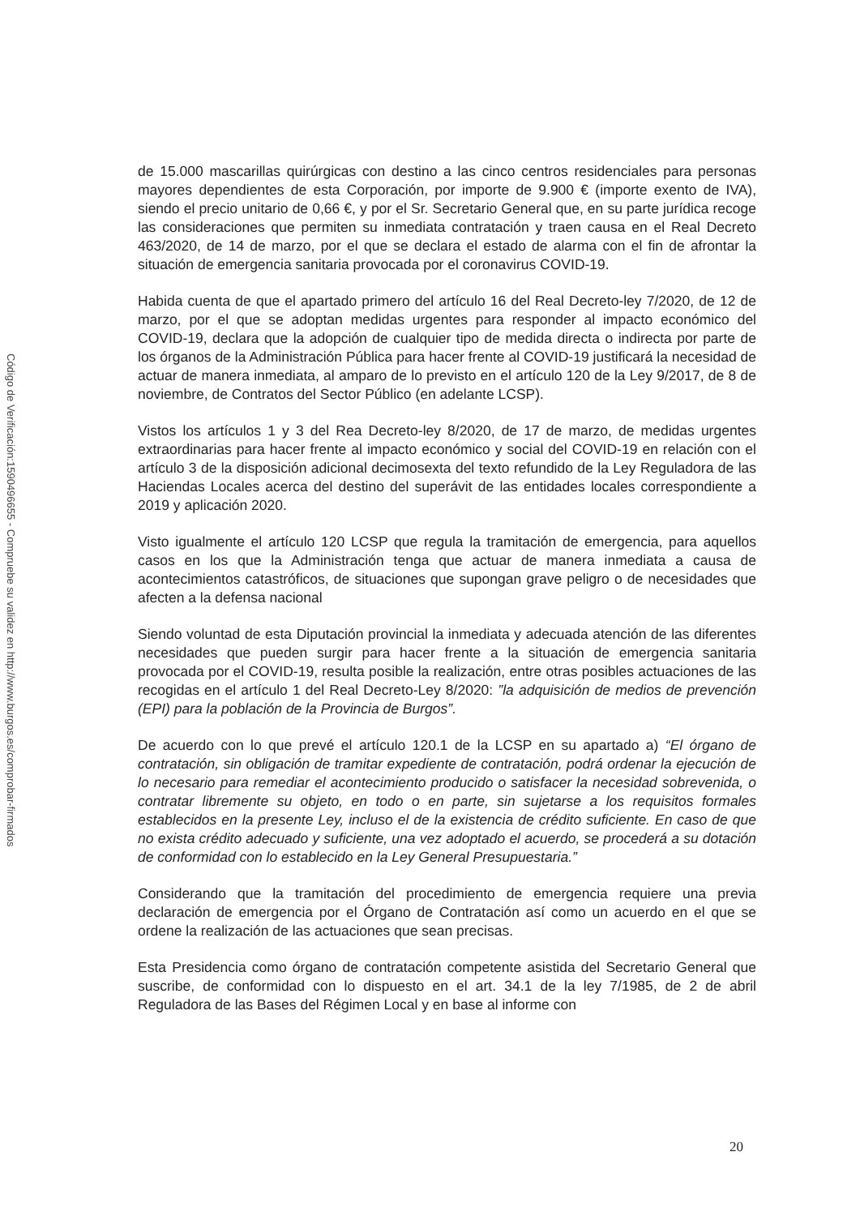Código de Verificación:1590496655 - Compruebe su validez en http://www.burgos.es/comprobar-firmados
de 15.000 mascarillas quirúrgicas con destino a las cinco centros residenciales para personas mayores dependientes de esta Corporación, por importe de 9.900 € (importe exento de IVA), siendo el precio unitario de 0,66 €, y por el Sr. Secretario General que, en su parte jurídica recoge las consideraciones que permiten su inmediata contratación y traen causa en el Real Decreto 463/2020, de 14 de marzo, por el que se declara el estado de alarma con el fin de afrontar la situación de emergencia sanitaria provocada por el coronavirus COVID-19.
Habida cuenta de que el apartado primero del artículo 16 del Real Decreto-ley 7/2020, de 12 de marzo, por el que se adoptan medidas urgentes para responder al impacto económico del COVID-19, declara que la adopción de cualquier tipo de medida directa o indirecta por parte de los órganos de la Administración Pública para hacer frente al COVID-19 justificará la necesidad de actuar de manera inmediata, al amparo de lo previsto en el artículo 120 de la Ley 9/2017, de 8 de noviembre, de Contratos del Sector Público (en adelante LCSP).
Vistos los artículos 1 y 3 del Rea Decreto-ley 8/2020, de 17 de marzo, de medidas urgentes extraordinarias para hacer frente al impacto económico y social del COVID-19 en relación con el artículo 3 de la disposición adicional decimosexta del texto refundido de la Ley Reguladora de las Haciendas Locales acerca del destino del superávit de las entidades locales correspondiente a 2019 y aplicación 2020.
Visto igualmente el artículo 120 LCSP que regula la tramitación de emergencia, para aquellos casos en los que la Administración tenga que actuar de manera inmediata a causa de acontecimientos catastróficos, de situaciones que supongan grave peligro o de necesidades que afecten a la defensa nacional
Siendo voluntad de esta Diputación provincial la inmediata y adecuada atención de las diferentes necesidades que pueden surgir para hacer frente a la situación de emergencia sanitaria provocada por el COVID-19, resulta posible la realización, entre otras posibles actuaciones de las recogidas en el artículo 1 del Real Decreto-Ley 8/2020: ”la adquisición de medios de prevención (EPI) para la población de la Provincia de Burgos”.
De acuerdo con lo que prevé el artículo 120.1 de la LCSP en su apartado a) “El órgano de contratación, sin obligación de tramitar expediente de contratación, podrá ordenar la ejecución de lo necesario para remediar el acontecimiento producido o satisfacer la necesidad sobrevenida, o contratar libremente su objeto, en todo o en parte, sin sujetarse a los requisitos formales establecidos en la presente Ley, incluso el de la existencia de crédito suficiente. En caso de que no exista crédito adecuado y suficiente, una vez adoptado el acuerdo, se procederá a su dotación de conformidad con lo establecido en la Ley General Presupuestaria.”
Considerando que la tramitación del procedimiento de emergencia requiere una previa declaración de emergencia por el Órgano de Contratación así como un acuerdo en el que se ordene la realización de las actuaciones que sean precisas.
Esta Presidencia como órgano de contratación competente asistida del Secretario General que suscribe, de conformidad con lo dispuesto en el art. 34.1 de la ley 7/1985, de 2 de abril Reguladora de las Bases del Régimen Local y en base al informe con
20